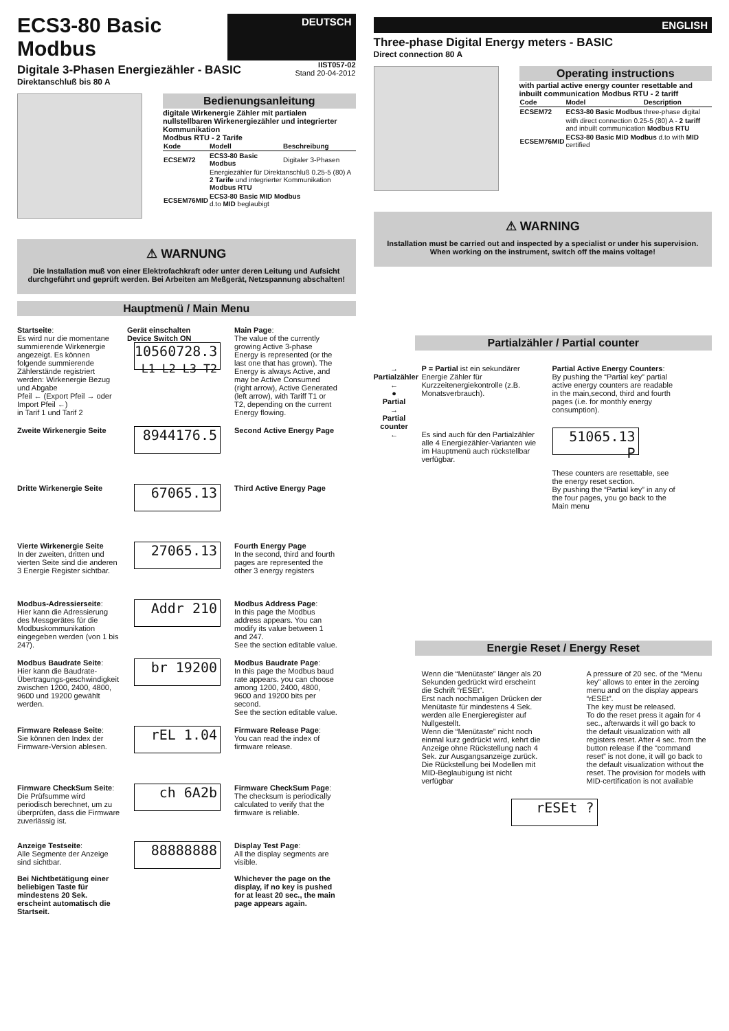ECS3-80 Basic Modbus
DEUTSCH
Digitale 3-Phasen Energiezähler - BASIC
Direktanschluß bis 80 A
IIST057-02
Stand 20-04-2012
Bedienungsanleitung
digitale Wirkenergie Zähler mit partialen nullstellbaren Wirkenergiezähler und integrierter Kommunikation
Modbus RTU - 2 Tarife
| Kode | Modell | Beschreibung |
| --- | --- | --- |
| ECSEM72 | ECS3-80 Basic Modbus | Digitaler 3-Phasen |
| | Energiezähler für Direktanschluß 0.25-5 (80) A 2 Tarife und integrierter Kommunikation Modbus RTU | |
| ECSEM76MID | ECS3-80 Basic MID Modbus d.to MID beglaubigt | |
⚠ WARNUNG
Die Installation muß von einer Elektrofachkraft oder unter deren Leitung und Aufsicht durchgeführt und geprüft werden. Bei Arbeiten am Meßgerät, Netzspannung abschalten!
Hauptmenü / Main Menu
Startseite:
Es wird nur die momentane summierende Wirkenergie angezeigt. Es können folgende summierende Zählerstände registriert werden: Wirkenergie Bezug und Abgabe
Pfeil ← (Export Pfeil → oder Import Pfeil ←)
in Tarif 1 und Tarif 2
Gerät einschalten
Device Switch ON
10560728.3
L1 L2 L3 T2
Main Page:
The value of the currently growing Active 3-phase Energy is represented (or the last one that has grown). The Energy is always Active, and may be Active Consumed (right arrow), Active Generated (left arrow), with Tariff T1 or T2, depending on the current Energy flowing.
Zweite Wirkenergie Seite
8944176.5
Second Active Energy Page
Dritte Wirkenergie Seite
67065.13
Third Active Energy Page
Vierte Wirkenergie Seite
In der zweiten, dritten und vierten Seite sind die anderen 3 Energie Register sichtbar.
27065.13
Fourth Energy Page
In the second, third and fourth pages are represented the other 3 energy registers
Modbus-Adressierseite:
Hier kann die Adressierung des Messgerätes für die Modbuskommunikation eingegeben werden (von 1 bis 247).
Addr 210
Modbus Address Page:
In this page the Modbus address appears. You can modify its value between 1 and 247.
See the section editable value.
Modbus Baudrate Seite:
Hier kann die Baudrate-Übertragungs-geschwindigkeit zwischen 1200, 2400, 4800, 9600 und 19200 gewählt werden.
br 19200
Modbus Baudrate Page:
In this page the Modbus baud rate appears. you can choose among 1200, 2400, 4800, 9600 and 19200 bits per second.
See the section editable value.
Firmware Release Seite:
Sie können den Index der Firmware-Version ablesen.
rEL 1.04
Firmware Release Page:
You can read the index of firmware release.
Firmware CheckSum Seite:
Die Prüfsumme wird periodisch berechnet, um zu überprüfen, dass die Firmware zuverlässig ist.
ch 6A2b
Firmware CheckSum Page:
The checksum is periodically calculated to verify that the firmware is reliable.
Anzeige Testseite:
Alle Segmente der Anzeige sind sichtbar.
Bei Nichtbetätigung einer beliebigen Taste für mindestens 20 Sek. erscheint automatisch die Startseit.
88888888
Display Test Page:
All the display segments are visible.
Whichever the page on the display, if no key is pushed for at least 20 sec., the main page appears again.
ENGLISH
Three-phase Digital Energy meters - BASIC
Direct connection 80 A
Operating instructions
with partial active energy counter resettable and inbuilt communication Modbus RTU - 2 tariff
| Code | Model | Description |
| --- | --- | --- |
| ECSEM72 | ECS3-80 Basic Modbus | three-phase digital |
| | with direct connection 0.25-5 (80) A - 2 tariff and inbuilt communication Modbus RTU | |
| ECSEM76MID | ECS3-80 Basic MID Modbus d.to with MID certified | |
⚠ WARNING
Installation must be carried out and inspected by a specialist or under his supervision. When working on the instrument, switch off the mains voltage!
Partialzähler / Partial counter
→
Partialzähler
←
●
Partial
→
Partial counter
←
P = Partial ist ein sekundärer Energie Zähler für Kurzzeitenergiekontrolle (z.B. Monatsverbrauch).
Es sind auch für den Partialzähler alle 4 Energiezähler-Varianten wie im Hauptmenü auch rückstellbar verfügbar.
Partial Active Energy Counters:
By pushing the “Partial key” partial active energy counters are readable in the main,second, third and fourth pages (i.e. for monthly energy consumption).
51065.13 P
These counters are resettable, see the energy reset section.
By pushing the “Partial key” in any of the four pages, you go back to the Main menu
Energie Reset / Energy Reset
Wenn die “Menütaste” länger als 20 Sekunden gedrückt wird erscheint die Schrift “rESEt”.
Erst nach nochmaligen Drücken der Menütaste für mindestens 4 Sek. werden alle Energieregister auf Nullgestellt.
Wenn die “Menütaste” nicht noch einmal kurz gedrückt wird, kehrt die Anzeige ohne Rückstellung nach 4 Sek. zur Ausgangsanzeige zurück. Die Rückstellung bei Modellen mit MID-Beglaubigung ist nicht verfügbar
A pressure of 20 sec. of the “Menu key” allows to enter in the zeroing menu and on the display appears “rESEt”.
The key must be released.
To do the reset press it again for 4 sec., afterwards it will go back to the default visualization with all registers reset. After 4 sec. from the button release if the “command reset” is not done, it will go back to the default visualization without the reset. The provision for models with MID-certification is not available
rESEt ?